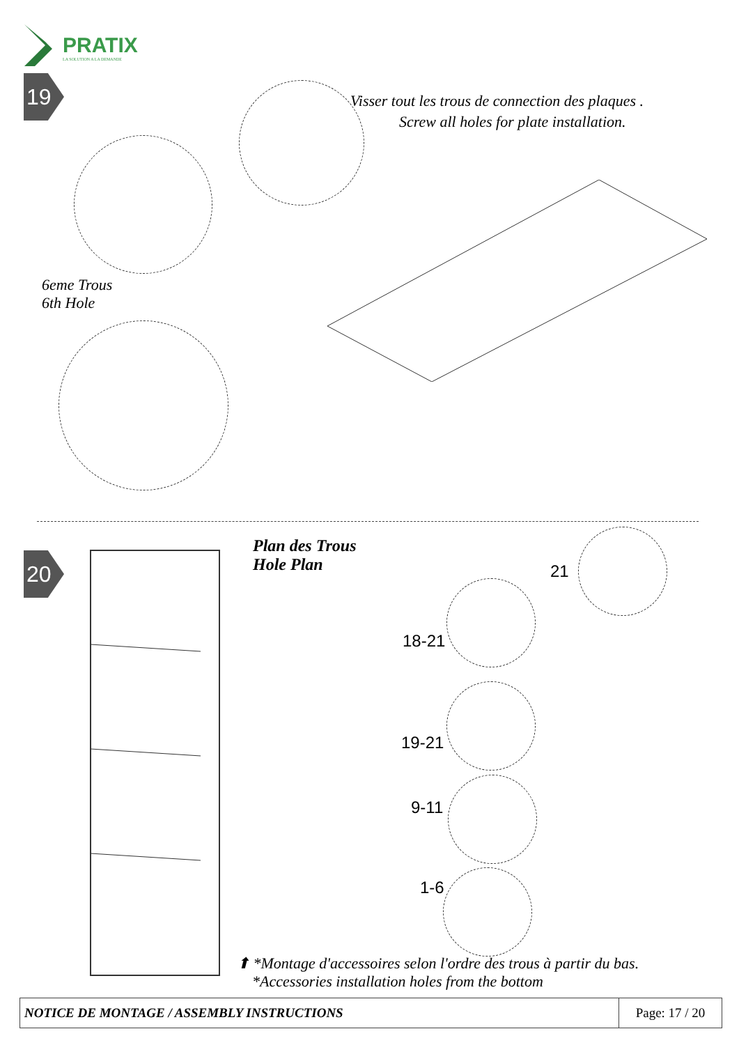PRATIX
LA SOLUTION A LA DEMANDE
19
Visser tout les trous de connection des plaques .
Screw all holes for plate installation.
6eme Trous
6th Hole
20
Plan des Trous
Hole Plan
21
18-21
19-21
9-11
1-6
⬆ *Montage d'accessoires selon l'ordre des trous à partir du bas.
*Accessories installation holes from the bottom
| NOTICE DE MONTAGE / ASSEMBLY INSTRUCTIONS | Page: 17 / 20 |